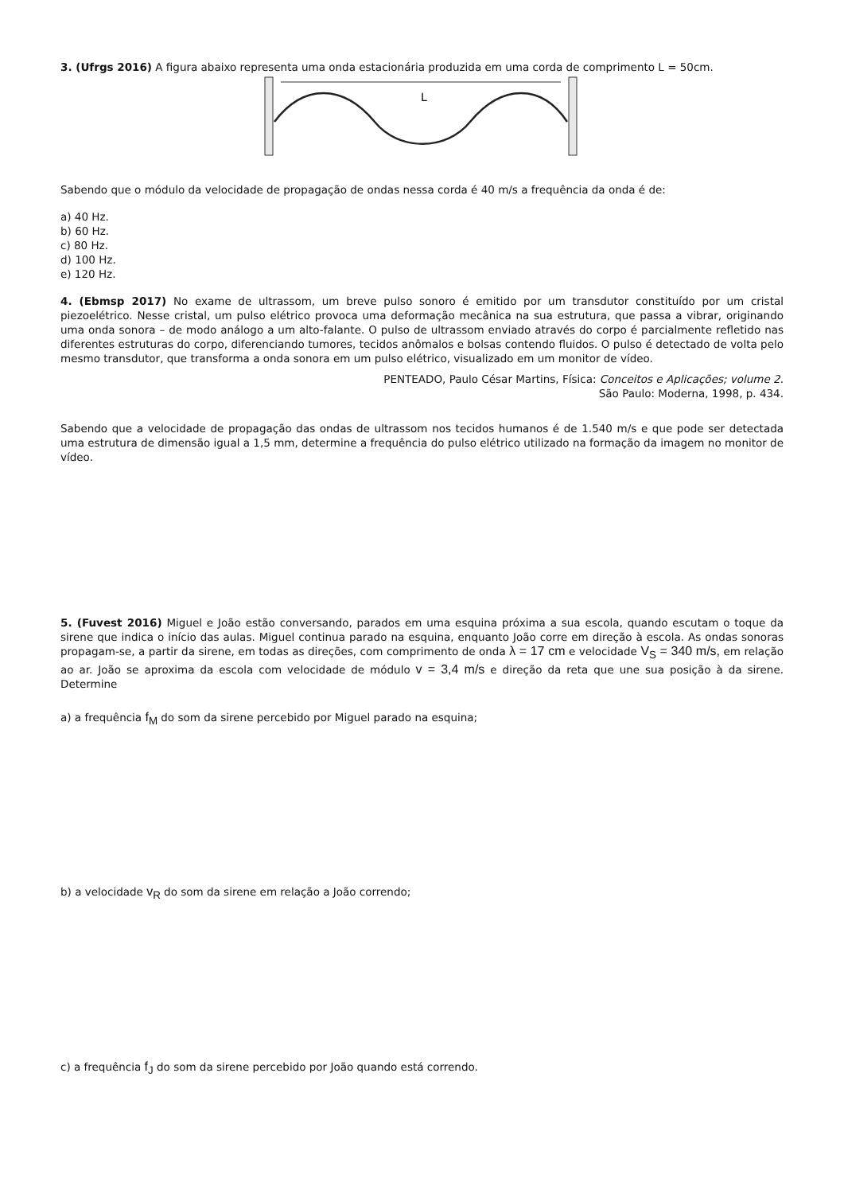3. (Ufrgs 2016) A figura abaixo representa uma onda estacionária produzida em uma corda de comprimento L = 50cm.
L
Sabendo que o módulo da velocidade de propagação de ondas nessa corda é 40 m/s a frequência da onda é de:
a) 40 Hz.
b) 60 Hz.
c) 80 Hz.
d) 100 Hz.
e) 120 Hz.
4. (Ebmsp 2017) No exame de ultrassom, um breve pulso sonoro é emitido por um transdutor constituído por um cristal piezoelétrico. Nesse cristal, um pulso elétrico provoca uma deformação mecânica na sua estrutura, que passa a vibrar, originando uma onda sonora – de modo análogo a um alto-falante. O pulso de ultrassom enviado através do corpo é parcialmente refletido nas diferentes estruturas do corpo, diferenciando tumores, tecidos anômalos e bolsas contendo fluidos. O pulso é detectado de volta pelo mesmo transdutor, que transforma a onda sonora em um pulso elétrico, visualizado em um monitor de vídeo.
PENTEADO, Paulo César Martins, Física: Conceitos e Aplicações; volume 2.
São Paulo: Moderna, 1998, p. 434.
Sabendo que a velocidade de propagação das ondas de ultrassom nos tecidos humanos é de 1.540 m/s e que pode ser detectada uma estrutura de dimensão igual a 1,5 mm, determine a frequência do pulso elétrico utilizado na formação da imagem no monitor de vídeo.
5. (Fuvest 2016) Miguel e João estão conversando, parados em uma esquina próxima a sua escola, quando escutam o toque da sirene que indica o início das aulas. Miguel continua parado na esquina, enquanto João corre em direção à escola. As ondas sonoras propagam-se, a partir da sirene, em todas as direções, com comprimento de onda λ = 17 cm e velocidade V<sub>S</sub> = 340 m/s, em relação ao ar. João se aproxima da escola com velocidade de módulo v = 3,4 m/s e direção da reta que une sua posição à da sirene. Determine
a) a frequência f<sub>M</sub> do som da sirene percebido por Miguel parado na esquina;
b) a velocidade v<sub>R</sub> do som da sirene em relação a João correndo;
c) a frequência f<sub>J</sub> do som da sirene percebido por João quando está correndo.